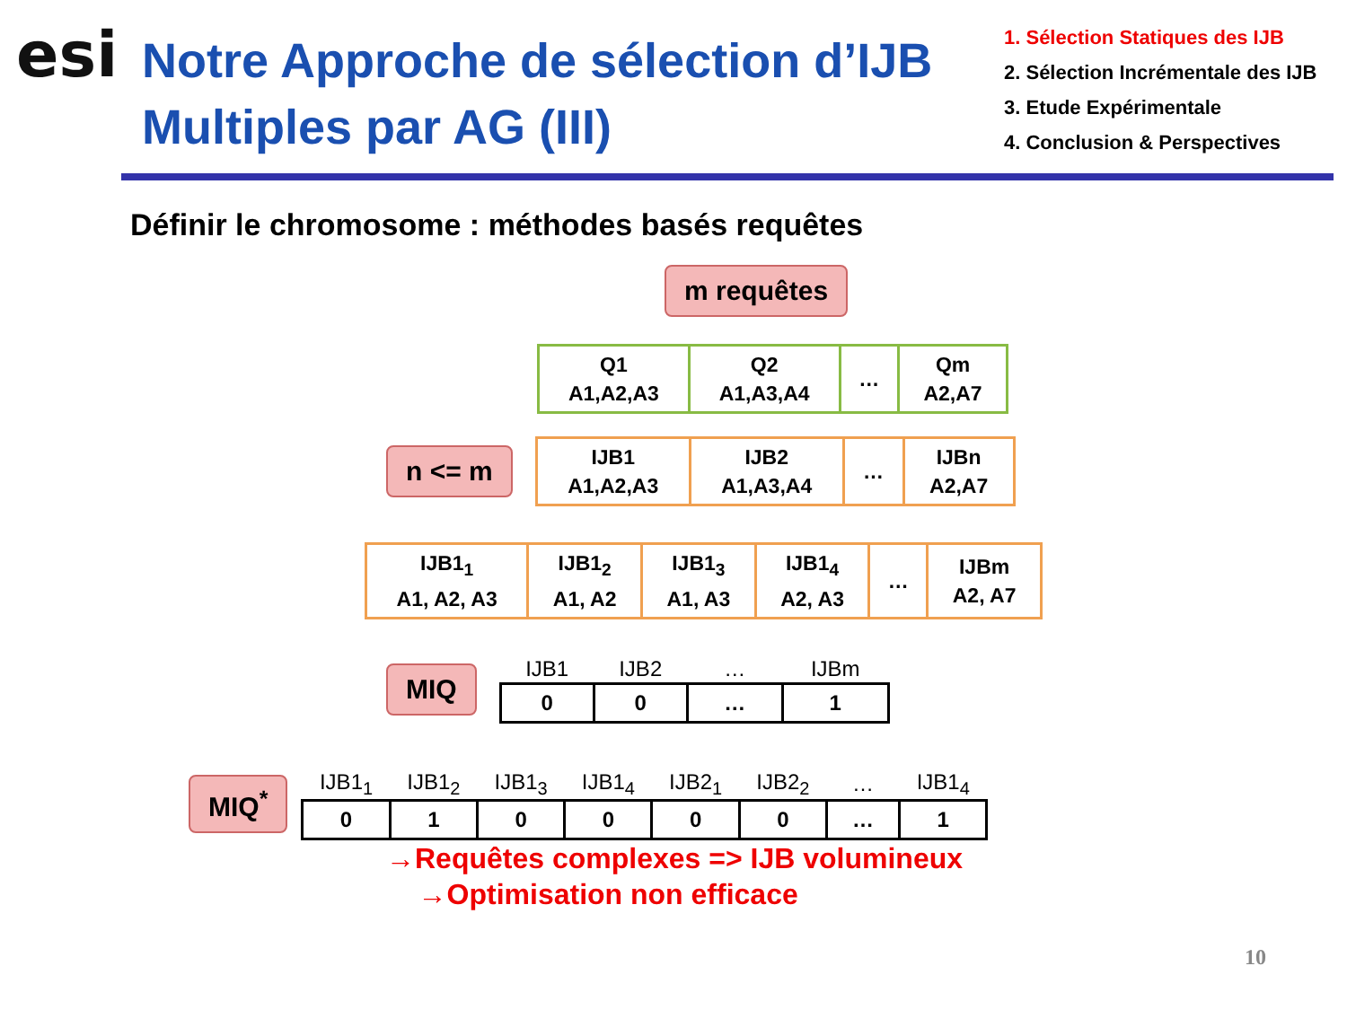esi
Notre Approche de sélection d’IJB Multiples par AG (III)
1. Sélection Statiques des IJB
2. Sélection Incrémentale des IJB
3. Etude Expérimentale
4. Conclusion & Perspectives
Définir le chromosome : méthodes basés requêtes
m requêtes
| Q1 A1,A2,A3 | Q2 A1,A3,A4 | … | Qm A2,A7 |
n <= m
| IJB1 A1,A2,A3 | IJB2 A1,A3,A4 | … | IJBn A2,A7 |
| IJB1<sub>1</sub> A1, A2, A3 | IJB1<sub>2</sub> A1, A2 | IJB1<sub>3</sub> A1, A3 | IJB1<sub>4</sub> A2, A3 | … | IJBm A2, A7 |
MIQ
| IJB1 | IJB2 | … | IJBm |
| --- | --- | --- | --- |
| 0 | 0 | … | 1 |
MIQ<sup>*</sup>
| IJB1<sub>1</sub> | IJB1<sub>2</sub> | IJB1<sub>3</sub> | IJB1<sub>4</sub> | IJB2<sub>1</sub> | IJB2<sub>2</sub> | … | IJB1<sub>4</sub> |
| --- | --- | --- | --- | --- | --- | --- | --- |
| 0 | 1 | 0 | 0 | 0 | 0 | … | 1 |
→Requêtes complexes => IJB volumineux
→Optimisation non efficace
10